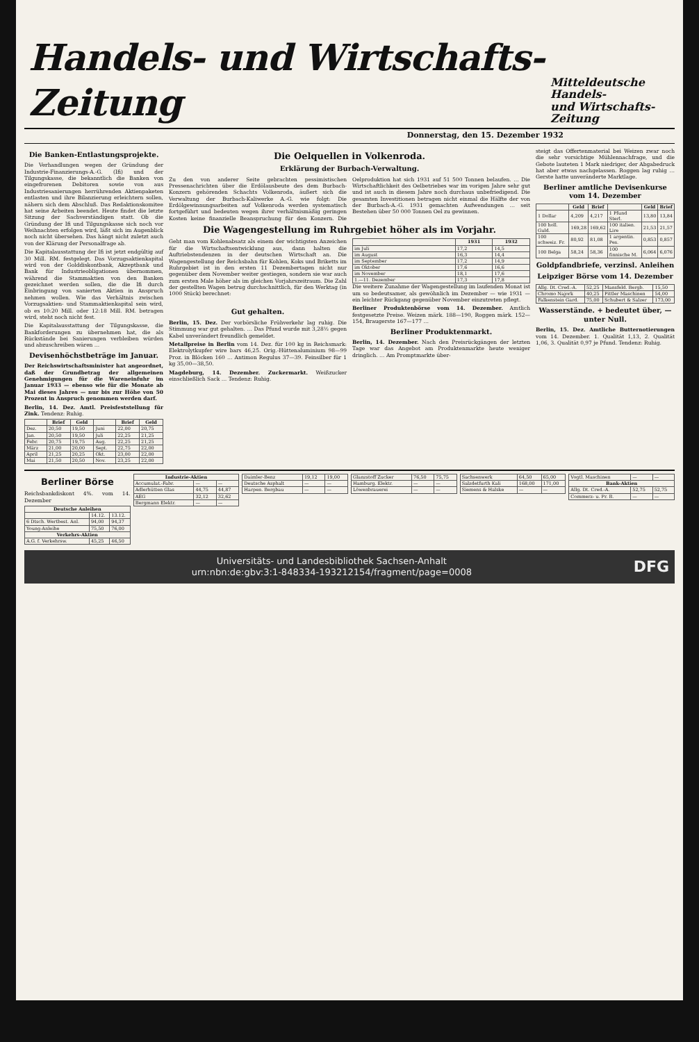Handels- und Wirtschafts-Zeitung
Mitteldeutsche Handels-
und Wirtschafts-Zeitung
Donnerstag, den 15. Dezember 1932
Die Banken-Entlastungsprojekte.
Die Verhandlungen wegen der Gründung der Industrie-Finanzierungs-A.-G. (Ifi) und der Tilgungskasse, die bekanntlich die Banken von eingefrorenen Debitoren sowie von aus Industriesanierungen herrührenden Aktienpaketen entlasten und ihre Bilanzierung erleichtern sollen, nähern sich dem Abschluß. Das Redaktionskomitee hat seine Arbeiten beendet. Heute findet die letzte Sitzung der Sachverständigen statt. Ob die Gründung der Ifi und Tilgungskasse sich noch vor Weihnachten erfolgen wird, läßt sich im Augenblick noch nicht übersehen. Das hängt nicht zuletzt auch von der Klärung der Personalfrage ab.
Die Kapitalausstattung der Ifi ist jetzt endgültig auf 30 Mill. RM. festgelegt. Das Vorzugsaktienkapital wird von der Golddiskontbank, Akzeptbank und Bank für Industrieobligationen übernommen, während die Stammaktien von den Banken gezeichnet werden sollen, die die Ifi durch Einbringung von sanierten Aktien in Anspruch nehmen wollen. Wie das Verhältnis zwischen Vorzugsaktien- und Stammaktienkapital sein wird, ob es 10:20 Mill. oder 12:18 Mill. RM. betragen wird, steht noch nicht fest.
Die Kapitalausstattung der Tilgungskasse, die Bankforderungen zu übernehmen hat, die als Rückstände bei Sanierungen verbleiben würden und abzuschreiben wären …
Devisenhöchstbeträge im Januar.
Der Reichswirtschaftsminister hat angeordnet, daß der Grundbetrag der allgemeinen Genehmigungen für die Wareneinfuhr im Januar 1933 — ebenso wie für die Monate ab Mai dieses Jahres — nur bis zur Höhe von 50 Prozent in Anspruch genommen werden darf.
Berlin, 14. Dez. Amtl. Preisfeststellung für Zink. Tendenz: Ruhig.
| | Brief | Geld | | Brief | Geld |
| --- | --- | --- | --- | --- | --- |
| Dez. | 20,50 | 19,50 | Juni | 22,00 | 20,75 |
| Jan. | 20,50 | 19,50 | Juli | 22,25 | 21,25 |
| Febr. | 20,75 | 19,75 | Aug. | 22,25 | 21,25 |
| März | 21,00 | 20,00 | Sept. | 22,75 | 22,00 |
| April | 21,25 | 20,25 | Okt. | 23,00 | 22,00 |
| Mai | 21,50 | 20,50 | Nov. | 23,25 | 22,00 |
Die Oelquellen in Volkenroda.
Erklärung der Burbach-Verwaltung.
Zu den von anderer Seite gebrachten pessimistischen Pressenachrichten über die Erdölausbeute des dem Burbach-Konzern gehörenden Schachts Volkenroda, äußert sich die Verwaltung der Burbach-Kaliwerke A.-G. wie folgt: Die Erdölgewinnungsarbeiten auf Volkenroda werden systematisch fortgeführt und bedeuten wegen ihrer verhältnismäßig geringen Kosten keine finanzielle Beanspruchung für den Konzern. Die Oelproduktion hat sich 1931 auf 51 500 Tonnen belaufen. … Die Wirtschaftlichkeit des Oelbetriebes war im vorigen Jahre sehr gut und ist auch in diesem Jahre noch durchaus unbefriedigend. Die gesamten Investitionen betragen nicht einmal die Hälfte der von der Burbach-A.-G. 1931 gemachten Aufwendungen … seit Bestehen über 50 000 Tonnen Oel zu gewinnen.
Die Wagengestellung im Ruhrgebiet höher als im Vorjahr.
Geht man vom Kohlenabsatz als einem der wichtigsten Anzeichen für die Wirtschaftsentwicklung aus, dann halten die Auftriebstendenzen in der deutschen Wirtschaft an. Die Wagengestellung der Reichsbahn für Kohlen, Koks und Briketts im Ruhrgebiet ist in den ersten 11 Dezembertagen nicht nur gegenüber dem November weiter gestiegen, sondern sie war auch zum ersten Male höher als im gleichen Vorjahrszeitraum. Die Zahl der gestellten Wagen betrug durchschnittlich, für den Werktag (in 1000 Stück) berechnet:
| | 1931 | 1932 |
| --- | --- | --- |
| im Juli | 17,2 | 14,5 |
| im August | 16,3 | 14,4 |
| im September | 17,2 | 14,9 |
| im Oktober | 17,6 | 16,6 |
| im November | 18,1 | 17,6 |
| 1.—11. Dezember | 17,3 | 17,8 |
Die weitere Zunahme der Wagengestellung im laufenden Monat ist um so bedeutsamer, als gewöhnlich im Dezember — wie 1931 — ein leichter Rückgang gegenüber November einzutreten pflegt.
Gut gehalten.
Berlin, 15. Dez. Der vorbörsliche Frühverkehr lag ruhig. Die Stimmung war gut gehalten. … Das Pfund wurde mit 3,28½ gegen Kabel unverändert freundlich gemeldet.
Metallpreise in Berlin vom 14. Dez. für 100 kg in Reichsmark: Elektrolytkupfer wire bars 46,25. Orig.-Hüttenaluminium 98—99 Proz. in Blöcken 160 … Antimon Regulus 37—39. Feinsilber für 1 kg 35,00—38,50.
Magdeburg, 14. Dezember. Zuckermarkt. Weißzucker einschließlich Sack … Tendenz: Ruhig.
Berliner Produktenbörse vom 14. Dezember. Amtlich festgesetzte Preise. Weizen märk. 188—190, Roggen märk. 152—154, Braugerste 167—177 …
Berliner Produktenmarkt.
Berlin, 14. Dezember. Nach den Preisrückgängen der letzten Tage war das Angebot am Produktenmarkte heute weniger dringlich. … Am Promptmarkte über-
steigt das Offertenmaterial bei Weizen zwar noch die sehr vorsichtige Mühlennachfrage, und die Gebote lauteten 1 Mark niedriger, der Abgabedruck hat aber etwas nachgelassen. Roggen lag ruhig … Gerste hatte unveränderte Marktlage.
Berliner amtliche Devisenkurse vom 14. Dezember
| | Geld | Brief | | Geld | Brief |
| --- | --- | --- | --- | --- | --- |
| 1 Dollar | 4,209 | 4,217 | 1 Pfund Sterl. | 13,80 | 13,84 |
| 100 holl. Guld. | 169,28 | 169,62 | 100 italien. Lire | 21,53 | 21,57 |
| 100 schweiz. Fr. | 80,92 | 81,08 | 1 argentin. Pes. | 0,853 | 0,857 |
| 100 Belga | 58,24 | 58,36 | 100 finnische M. | 6,064 | 6,076 |
Goldpfandbriefe, verzinsl. Anleihen
Leipziger Börse vom 14. Dezember
| Allg. Dt. Cred.-A. | 52,25 | Mansfeld. Bergb. | 15,50 |
| Chromo Najork | 40,25 | Pittler Maschinen | 54,00 |
| Falkenstein Gard. | 75,00 | Schubert & Salzer | 173,00 |
Wasserstände. + bedeutet über, — unter Null.
Berlin, 15. Dez. Amtliche Butternotierungen vom 14. Dezember. 1. Qualität 1,13, 2. Qualität 1,06, 3. Qualität 0,97 je Pfund. Tendenz: Ruhig.
Berliner Börse
Reichsbankdiskont 4%. vom 14. Dezember
| Deutsche Anleihen | | |
| --- | --- | --- |
| | 14.12. | 13.12. |
| 6 Dtsch. Wertbest. Anl. | 94,00 | 94,37 |
| Young-Anleihe | 75,50 | 76,00 |
| Verkehrs-Aktien | | |
| A.G. f. Verkehrsw. | 45,25 | 46,50 |
| Industrie-Aktien | | |
| --- | --- | --- |
| Accumulat.-Fabr. | — | — |
| Adlerhütten Glas | 44,75 | 44,87 |
| AEG | 32,12 | 32,62 |
| Bergmann Elektr. | — | — |
| Daimler-Benz | 19,12 | 19,00 |
| Deutsche Asphalt | — | — |
| Harpen. Bergbau | — | — |
| Glanzstoff Zucker | 76,50 | 75,75 |
| Hamburg. Elektr. | — | — |
| Löwenbrauerei | — | — |
| Sachsenwerk | 64,50 | 65,00 |
| Salzdetfurth Kali | 168,00 | 171,00 |
| Siemens & Halske | — | — |
| Vogtl. Maschinen | — | — |
| Bank-Aktien | | |
| Allg. Dt. Cred.-A. | 52,75 | 52,75 |
| Commerz- u. Pr. B. | — | — |
Universitäts- und Landesbibliothek Sachsen-Anhalt
urn:nbn:de:gbv:3:1-848334-193212154/fragment/page=0008 DFG